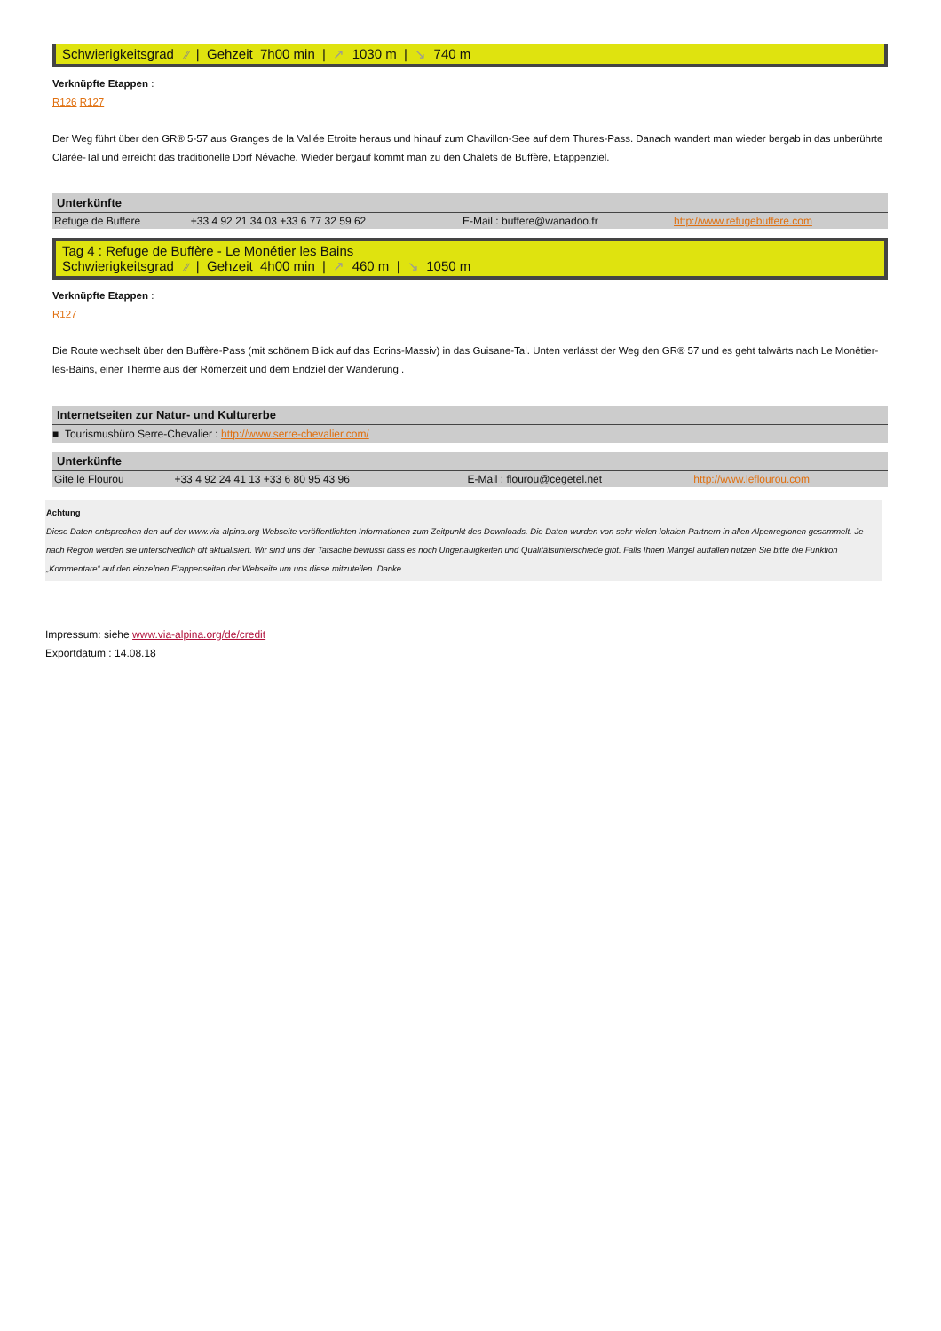Schwierigkeitsgrad ⁄⁄ | Gehzeit 7h00 min | ↗ 1030 m | ↘ 740 m
Verknüpfte Etappen :
R126 R127
Der Weg führt über den GR® 5-57 aus Granges de la Vallée Etroite heraus und hinauf zum Chavillon-See auf dem Thures-Pass. Danach wandert man wieder bergab in das unberührte Clarée-Tal und erreicht das traditionelle Dorf Névache. Wieder bergauf kommt man zu den Chalets de Buffère, Etappenziel.
Unterkünfte
| Refuge de Buffere | +33 4 92 21 34 03 +33 6 77 32 59 62 | E-Mail : buffere@wanadoo.fr | http://www.refugebuffere.com |
Tag 4 : Refuge de Buffère - Le Monétier les Bains
Schwierigkeitsgrad ⁄⁄ | Gehzeit 4h00 min | ↗ 460 m | ↘ 1050 m
Verknüpfte Etappen :
R127
Die Route wechselt über den Buffère-Pass (mit schönem Blick auf das Ecrins-Massiv) in das Guisane-Tal. Unten verlässt der Weg den GR® 57 und es geht talwärts nach Le Monêtier-les-Bains, einer Therme aus der Römerzeit und dem Endziel der Wanderung .
Internetseiten zur Natur- und Kulturerbe
■ Tourismusbüro Serre-Chevalier : http://www.serre-chevalier.com/
Unterkünfte
| Gite le Flourou | +33 4 92 24 41 13 +33 6 80 95 43 96 | E-Mail : flourou@cegetel.net | http://www.leflourou.com |
Achtung
Diese Daten entsprechen den auf der www.via-alpina.org Webseite veröffentlichten Informationen zum Zeitpunkt des Downloads. Die Daten wurden von sehr vielen lokalen Partnern in allen Alpenregionen gesammelt. Je nach Region werden sie unterschiedlich oft aktualisiert. Wir sind uns der Tatsache bewusst dass es noch Ungenauigkeiten und Qualitätsunterschiede gibt. Falls Ihnen Mängel auffallen nutzen Sie bitte die Funktion „Kommentare“ auf den einzelnen Etappenseiten der Webseite um uns diese mitzuteilen. Danke.
Impressum: siehe www.via-alpina.org/de/credit
Exportdatum : 14.08.18